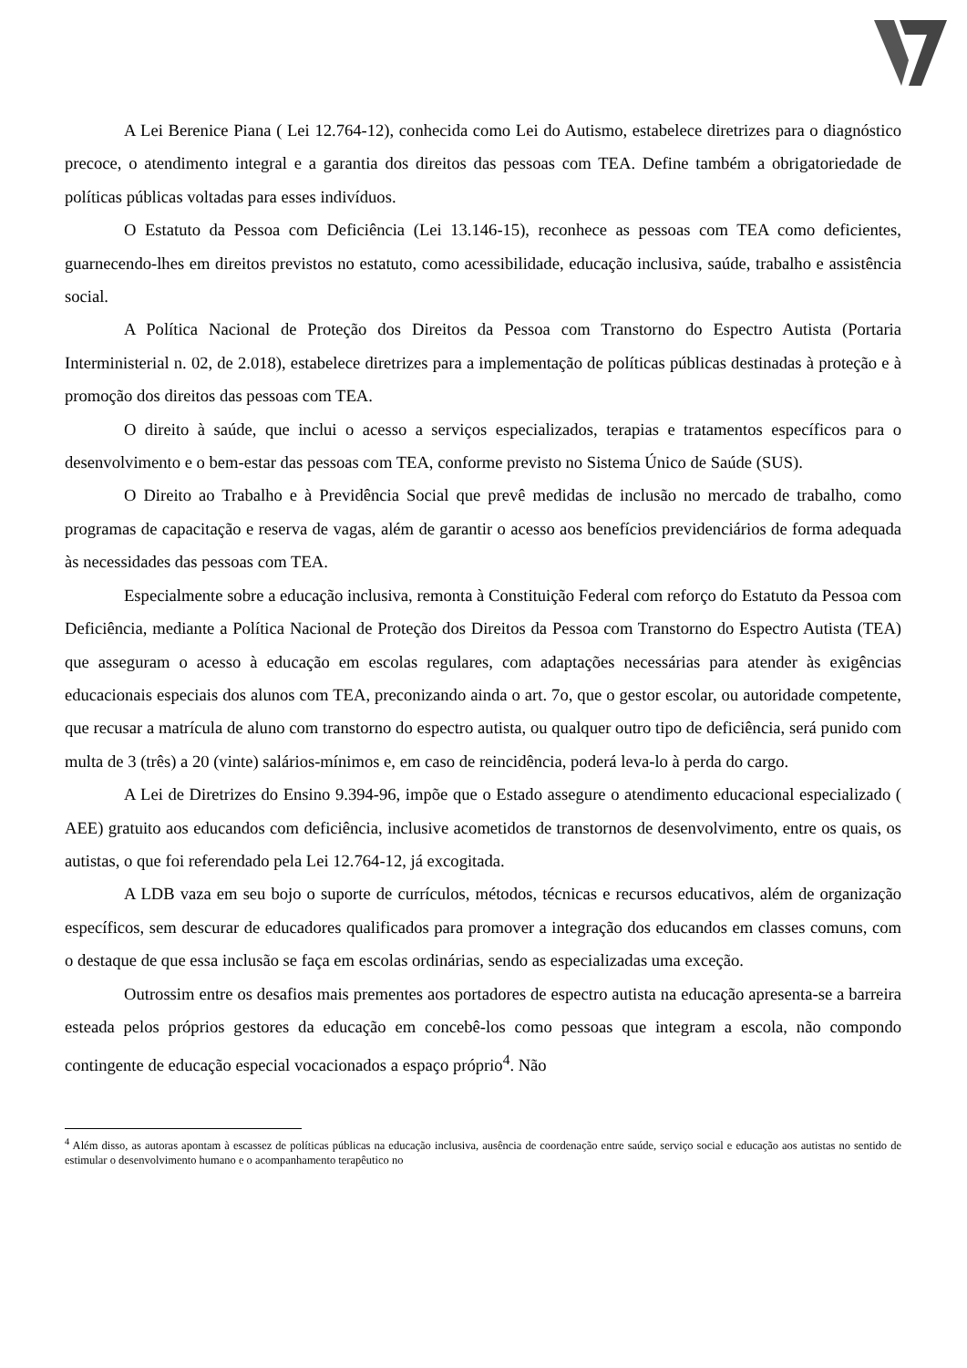A Lei Berenice Piana ( Lei 12.764-12), conhecida como Lei do Autismo, estabelece diretrizes para o diagnóstico precoce, o atendimento integral e a garantia dos direitos das pessoas com TEA. Define também a obrigatoriedade de políticas públicas voltadas para esses indivíduos.
O Estatuto da Pessoa com Deficiência (Lei 13.146-15), reconhece as pessoas com TEA como deficientes, guarnecendo-lhes em direitos previstos no estatuto, como acessibilidade, educação inclusiva, saúde, trabalho e assistência social.
A Política Nacional de Proteção dos Direitos da Pessoa com Transtorno do Espectro Autista (Portaria Interministerial n. 02, de 2.018), estabelece diretrizes para a implementação de políticas públicas destinadas à proteção e à promoção dos direitos das pessoas com TEA.
O direito à saúde, que inclui o acesso a serviços especializados, terapias e tratamentos específicos para o desenvolvimento e o bem-estar das pessoas com TEA, conforme previsto no Sistema Único de Saúde (SUS).
O Direito ao Trabalho e à Previdência Social que prevê medidas de inclusão no mercado de trabalho, como programas de capacitação e reserva de vagas, além de garantir o acesso aos benefícios previdenciários de forma adequada às necessidades das pessoas com TEA.
Especialmente sobre a educação inclusiva, remonta à Constituição Federal com reforço do Estatuto da Pessoa com Deficiência, mediante a Política Nacional de Proteção dos Direitos da Pessoa com Transtorno do Espectro Autista (TEA) que asseguram o acesso à educação em escolas regulares, com adaptações necessárias para atender às exigências educacionais especiais dos alunos com TEA, preconizando ainda o art. 7o, que o gestor escolar, ou autoridade competente, que recusar a matrícula de aluno com transtorno do espectro autista, ou qualquer outro tipo de deficiência, será punido com multa de 3 (três) a 20 (vinte) salários-mínimos e, em caso de reincidência, poderá leva-lo à perda do cargo.
A Lei de Diretrizes do Ensino 9.394-96, impõe que o Estado assegure o atendimento educacional especializado ( AEE) gratuito aos educandos com deficiência, inclusive acometidos de transtornos de desenvolvimento, entre os quais, os autistas, o que foi referendado pela Lei 12.764-12, já excogitada.
A LDB vaza em seu bojo o suporte de currículos, métodos, técnicas e recursos educativos, além de organização específicos, sem descurar de educadores qualificados para promover a integração dos educandos em classes comuns, com o destaque de que essa inclusão se faça em escolas ordinárias, sendo as especializadas uma exceção.
Outrossim entre os desafios mais prementes aos portadores de espectro autista na educação apresenta-se a barreira esteada pelos próprios gestores da educação em concebê-los como pessoas que integram a escola, não compondo contingente de educação especial vocacionados a espaço próprio<sup>4</sup>. Não
<sup>4</sup> Além disso, as autoras apontam à escassez de políticas públicas na educação inclusiva, ausência de coordenação entre saúde, serviço social e educação aos autistas no sentido de estimular o desenvolvimento humano e o acompanhamento terapêutico no